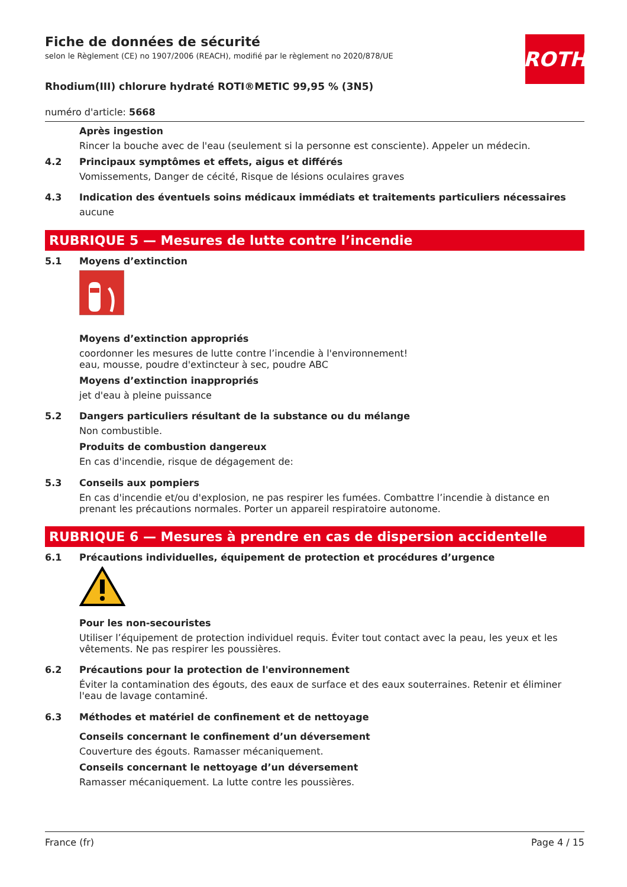ROTH
Fiche de données de sécurité
selon le Règlement (CE) no 1907/2006 (REACH), modifié par le règlement no 2020/878/UE
Rhodium(III) chlorure hydraté ROTI®METIC 99,95 % (3N5)
numéro d'article: 5668
Après ingestion
Rincer la bouche avec de l'eau (seulement si la personne est consciente). Appeler un médecin.
4.2 Principaux symptômes et effets, aigus et différés
Vomissements, Danger de cécité, Risque de lésions oculaires graves
4.3 Indication des éventuels soins médicaux immédiats et traitements particuliers nécessaires
aucune
RUBRIQUE 5 — Mesures de lutte contre l’incendie
5.1 Moyens d’extinction
Moyens d’extinction appropriés
coordonner les mesures de lutte contre l’incendie à l'environnement!
eau, mousse, poudre d'extincteur à sec, poudre ABC
Moyens d’extinction inappropriés
jet d'eau à pleine puissance
5.2 Dangers particuliers résultant de la substance ou du mélange
Non combustible.
Produits de combustion dangereux
En cas d'incendie, risque de dégagement de:
5.3 Conseils aux pompiers
En cas d'incendie et/ou d'explosion, ne pas respirer les fumées. Combattre l’incendie à distance en prenant les précautions normales. Porter un appareil respiratoire autonome.
RUBRIQUE 6 — Mesures à prendre en cas de dispersion accidentelle
6.1 Précautions individuelles, équipement de protection et procédures d’urgence
Pour les non-secouristes
Utiliser l’équipement de protection individuel requis. Éviter tout contact avec la peau, les yeux et les vêtements. Ne pas respirer les poussières.
6.2 Précautions pour la protection de l'environnement
Éviter la contamination des égouts, des eaux de surface et des eaux souterraines. Retenir et éliminer l'eau de lavage contaminé.
6.3 Méthodes et matériel de confinement et de nettoyage
Conseils concernant le confinement d’un déversement
Couverture des égouts. Ramasser mécaniquement.
Conseils concernant le nettoyage d’un déversement
Ramasser mécaniquement. La lutte contre les poussières.
France (fr) Page 4 / 15